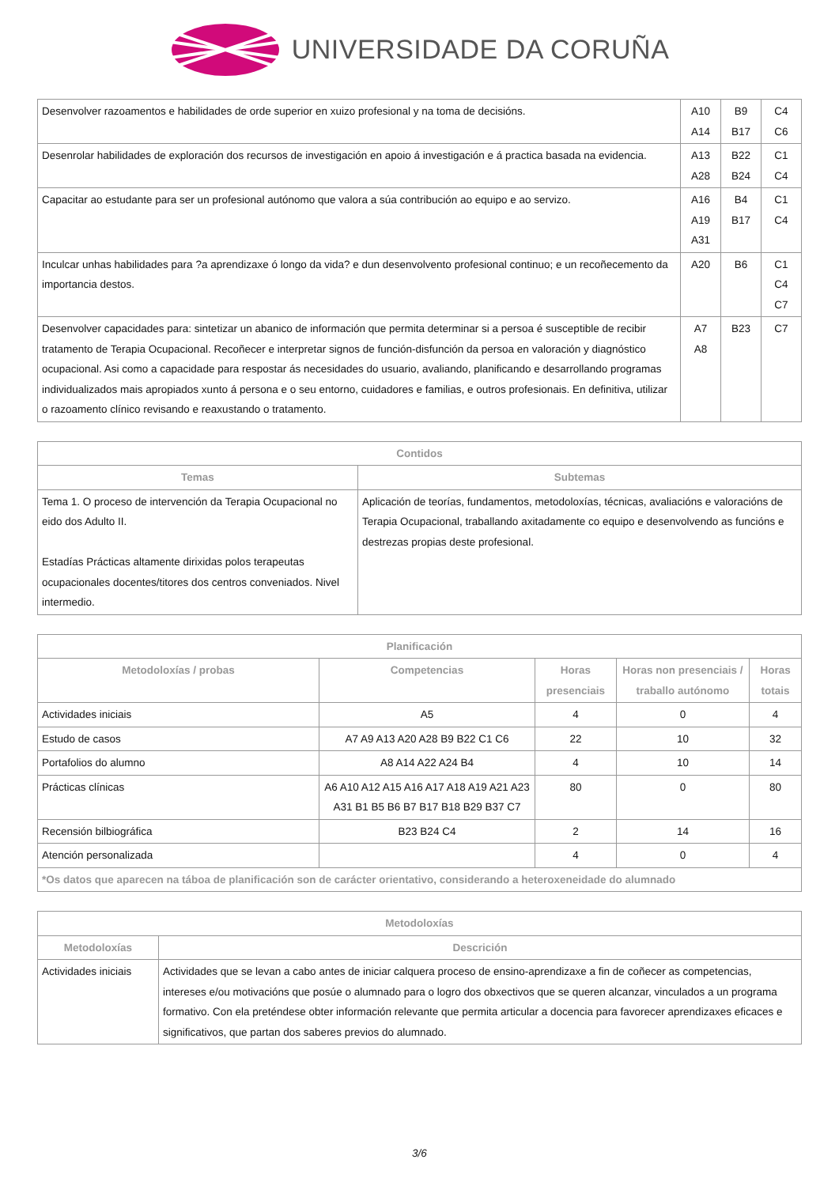UNIVERSIDADE DA CORUÑA
| Desenvolver razoamentos e habilidades de orde superior en xuizo profesional y na toma de decisións. | A10 A14 | B9 B17 | C4 C6 |
| Desenrolar habilidades de exploración dos recursos de investigación en apoio á investigación e á practica basada na evidencia. | A13 A28 | B22 B24 | C1 C4 |
| Capacitar ao estudante para ser un profesional autónomo que valora a súa contribución ao equipo e ao servizo. | A16 A19 A31 | B4 B17 | C1 C4 |
| Inculcar unhas habilidades para ?a aprendizaxe ó longo da vida? e dun desenvolvento profesional continuo; e un recoñecemento da importancia destos. | A20 | B6 | C1 C4 C7 |
| Desenvolver capacidades para: sintetizar un abanico de información que permita determinar si a persoa é susceptible de recibir tratamento de Terapia Ocupacional. Recoñecer e interpretar signos de función-disfunción da persoa en valoración y diagnóstico ocupacional. Asi como a capacidade para respostar ás necesidades do usuario, avaliando, planificando e desarrollando programas individualizados mais apropiados xunto á persona e o seu entorno, cuidadores e familias, e outros profesionais. En definitiva, utilizar o razoamento clínico revisando e reaxustando o tratamento. | A7 A8 | B23 | C7 |
| Contidos | |
| --- | --- |
| Temas | Subtemas |
| Tema 1. O proceso de intervención da Terapia Ocupacional no eido dos Adulto II. Estadías Prácticas altamente dirixidas polos terapeutas ocupacionales docentes/titores dos centros conveniados. Nivel intermedio. | Aplicación de teorías, fundamentos, metodoloxías, técnicas, avaliacións e valoracións de Terapia Ocupacional, traballando axitadamente co equipo e desenvolvendo as funcións e destrezas propias deste profesional. |
| Planificación | | | | |
| --- | --- | --- | --- | --- |
| Metodoloxías / probas | Competencias | Horas presenciais | Horas non presenciais / traballo autónomo | Horas totais |
| Actividades iniciais | A5 | 4 | 0 | 4 |
| Estudo de casos | A7 A9 A13 A20 A28 B9 B22 C1 C6 | 22 | 10 | 32 |
| Portafolios do alumno | A8 A14 A22 A24 B4 | 4 | 10 | 14 |
| Prácticas clínicas | A6 A10 A12 A15 A16 A17 A18 A19 A21 A23 A31 B1 B5 B6 B7 B17 B18 B29 B37 C7 | 80 | 0 | 80 |
| Recensión bilbiográfica | B23 B24 C4 | 2 | 14 | 16 |
| Atención personalizada | | 4 | 0 | 4 |
| *Os datos que aparecen na táboa de planificación son de carácter orientativo, considerando a heteroxeneidade do alumnado | | | | |
| Metodoloxías | |
| --- | --- |
| Metodoloxías | Descrición |
| Actividades iniciais | Actividades que se levan a cabo antes de iniciar calquera proceso de ensino-aprendizaxe a fin de coñecer as competencias, intereses e/ou motivacións que posúe o alumnado para o logro dos obxectivos que se queren alcanzar, vinculados a un programa formativo. Con ela pretén­dese obter información relevante que permita articular a docencia para favorecer aprendizaxes eficaces e significativos, que partan dos saberes previos do alumnado. |
3/6